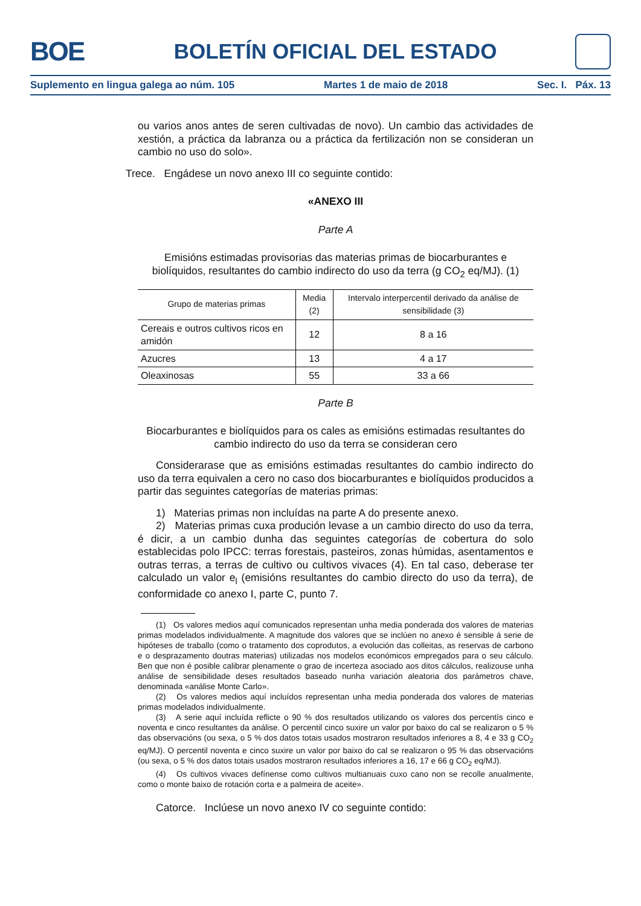BOE
BOLETÍN OFICIAL DEL ESTADO
Suplemento en lingua galega ao núm. 105 Martes 1 de maio de 2018 Sec. I. Páx. 13
ou varios anos antes de seren cultivadas de novo). Un cambio das actividades de xestión, a práctica da labranza ou a práctica da fertilización non se consideran un cambio no uso do solo».
Trece. Engádese un novo anexo III co seguinte contido:
«ANEXO III
Parte A
Emisións estimadas provisorias das materias primas de biocarburantes e biolíquidos, resultantes do cambio indirecto do uso da terra (g CO<sub>2</sub> eq/MJ). (1)
| Grupo de materias primas | Media (2) | Intervalo interpercentil derivado da análise de sensibilidade (3) |
| --- | --- | --- |
| Cereais e outros cultivos ricos en amidón | 12 | 8 a 16 |
| Azucres | 13 | 4 a 17 |
| Oleaxinosas | 55 | 33 a 66 |
Parte B
Biocarburantes e biolíquidos para os cales as emisións estimadas resultantes do cambio indirecto do uso da terra se consideran cero
Considerarase que as emisións estimadas resultantes do cambio indirecto do uso da terra equivalen a cero no caso dos biocarburantes e biolíquidos producidos a partir das seguintes categorías de materias primas:
1) Materias primas non incluídas na parte A do presente anexo.
2) Materias primas cuxa produción levase a un cambio directo do uso da terra, é dicir, a un cambio dunha das seguintes categorías de cobertura do solo establecidas polo IPCC: terras forestais, pasteiros, zonas húmidas, asentamentos e outras terras, a terras de cultivo ou cultivos vivaces (4). En tal caso, deberase ter calculado un valor e<sub>l</sub> (emisións resultantes do cambio directo do uso da terra), de conformidade co anexo I, parte C, punto 7.
(1) Os valores medios aquí comunicados representan unha media ponderada dos valores de materias primas modelados individualmente. A magnitude dos valores que se inclúen no anexo é sensible á serie de hipóteses de traballo (como o tratamento dos coprodutos, a evolución das colleitas, as reservas de carbono e o desprazamento doutras materias) utilizadas nos modelos económicos empregados para o seu cálculo. Ben que non é posible calibrar plenamente o grao de incerteza asociado aos ditos cálculos, realizouse unha análise de sensibilidade deses resultados baseado nunha variación aleatoria dos parámetros chave, denominada «análise Monte Carlo».
(2) Os valores medios aquí incluídos representan unha media ponderada dos valores de materias primas modelados individualmente.
(3) A serie aquí incluída reflicte o 90 % dos resultados utilizando os valores dos percentís cinco e noventa e cinco resultantes da análise. O percentil cinco suxire un valor por baixo do cal se realizaron o 5 % das observacións (ou sexa, o 5 % dos datos totais usados mostraron resultados inferiores a 8, 4 e 33 g CO<sub>2</sub> eq/MJ). O percentil noventa e cinco suxire un valor por baixo do cal se realizaron o 95 % das observacións (ou sexa, o 5 % dos datos totais usados mostraron resultados inferiores a 16, 17 e 66 g CO<sub>2</sub> eq/MJ).
(4) Os cultivos vivaces defínense como cultivos multianuais cuxo cano non se recolle anualmente, como o monte baixo de rotación corta e a palmeira de aceite».
Catorce. Inclúese un novo anexo IV co seguinte contido: